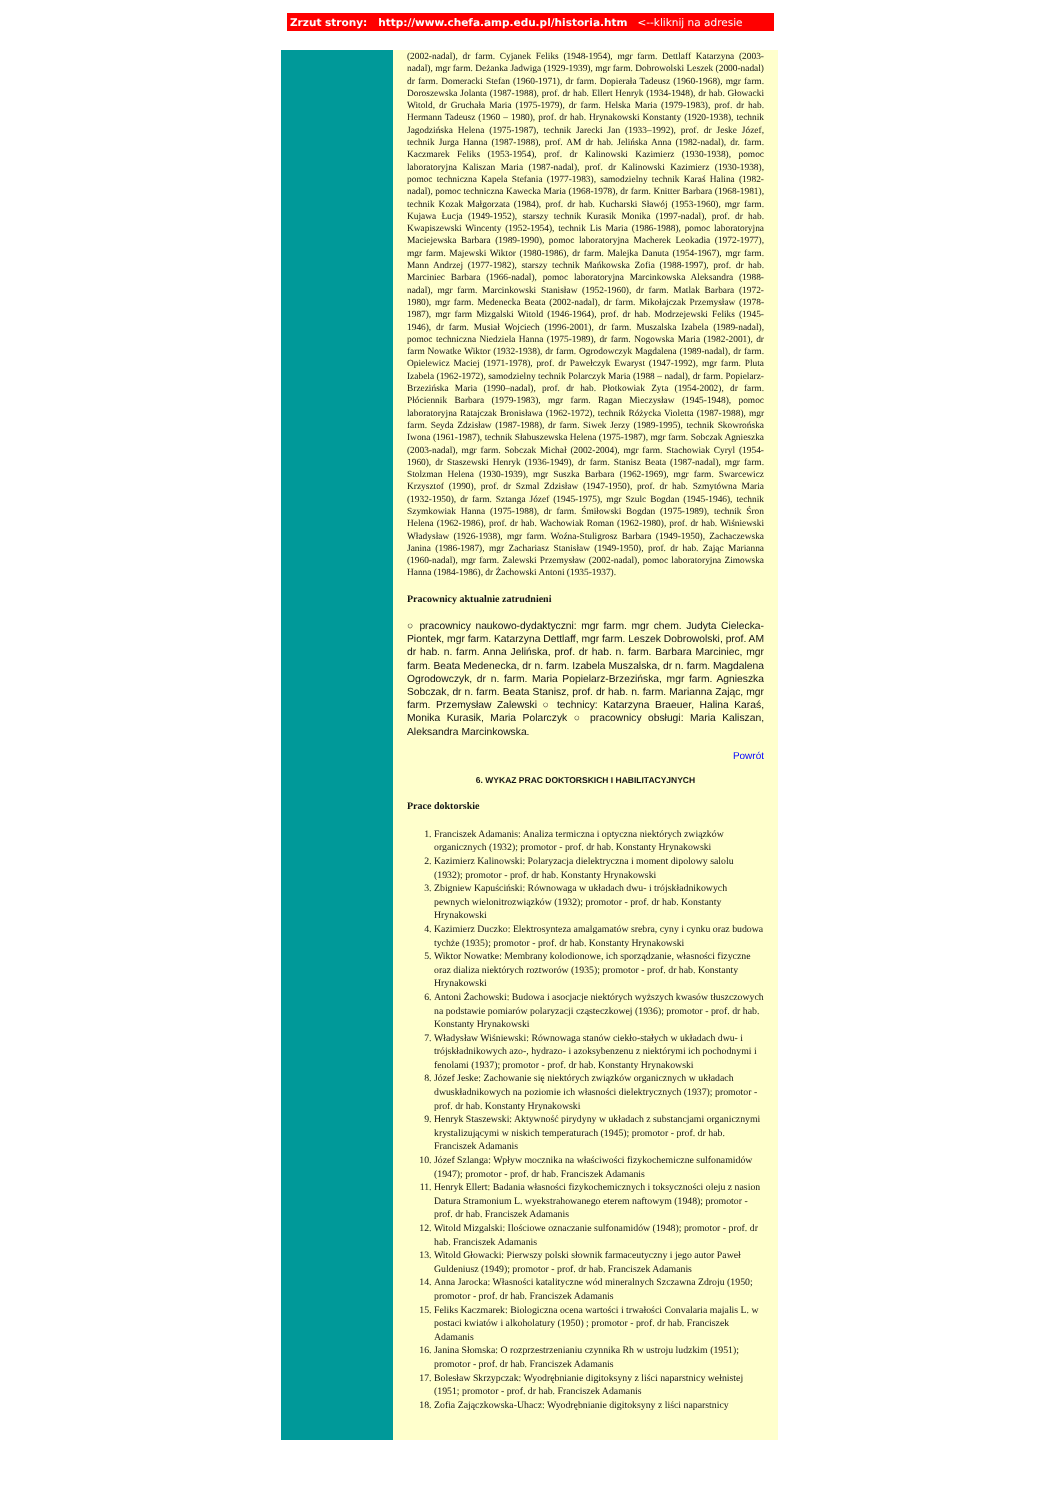Zrzut strony: http://www.chefa.amp.edu.pl/historia.htm <--kliknij na adresie
(2002-nadal), dr farm. Cyjanek Feliks (1948-1954), mgr farm. Dettlaff Katarzyna (2003-nadal), mgr farm. Deżanka Jadwiga (1929-1939), mgr farm. Dobrowolski Leszek (2000-nadal) dr farm. Domeracki Stefan (1960-1971), dr farm. Dopierała Tadeusz (1960-1968), mgr farm. Doroszewska Jolanta (1987-1988), prof. dr hab. Ellert Henryk (1934-1948), dr hab. Głowacki Witold, dr Gruchała Maria (1975-1979), dr farm. Helska Maria (1979-1983), prof. dr hab. Hermann Tadeusz (1960 – 1980), prof. dr hab. Hrynakowski Konstanty (1920-1938), technik Jagodzińska Helena (1975-1987), technik Jarecki Jan (1933–1992), prof. dr Jeske Józef, technik Jurga Hanna (1987-1988), prof. AM dr hab. Jelińska Anna (1982-nadal), dr. farm. Kaczmarek Feliks (1953-1954), prof. dr Kalinowski Kazimierz (1930-1938), pomoc laboratoryjna Kaliszan Maria (1987-nadal), prof. dr Kalinowski Kazimierz (1930-1938), pomoc techniczna Kapela Stefania (1977-1983), samodzielny technik Karaś Halina (1982-nadal), pomoc techniczna Kawecka Maria (1968-1978), dr farm. Knitter Barbara (1968-1981), technik Kozak Małgorzata (1984), prof. dr hab. Kucharski Sławój (1953-1960), mgr farm. Kujawa Łucja (1949-1952), starszy technik Kurasik Monika (1997-nadal), prof. dr hab. Kwapiszewski Wincenty (1952-1954), technik Lis Maria (1986-1988), pomoc laboratoryjna Maciejewska Barbara (1989-1990), pomoc laboratoryjna Macherek Leokadia (1972-1977), mgr farm. Majewski Wiktor (1980-1986), dr farm. Malejka Danuta (1954-1967), mgr farm. Mann Andrzej (1977-1982), starszy technik Mańkowska Zofia (1988-1997), prof. dr hab. Marciniec Barbara (1966-nadal), pomoc laboratoryjna Marcinkowska Aleksandra (1988-nadal), mgr farm. Marcinkowski Stanisław (1952-1960), dr farm. Matlak Barbara (1972-1980), mgr farm. Medenecka Beata (2002-nadal), dr farm. Mikołajczak Przemysław (1978-1987), mgr farm Mizgalski Witold (1946-1964), prof. dr hab. Modrzejewski Feliks (1945-1946), dr farm. Musiał Wojciech (1996-2001), dr farm. Muszalska Izabela (1989-nadal), pomoc techniczna Niedziela Hanna (1975-1989), dr farm. Nogowska Maria (1982-2001), dr farm Nowatke Wiktor (1932-1938), dr farm. Ogrodowczyk Magdalena (1989-nadal), dr farm. Opielewicz Maciej (1971-1978), prof. dr Pawełczyk Ewaryst (1947-1992), mgr farm. Pluta Izabela (1962-1972), samodzielny technik Polarczyk Maria (1988 – nadal), dr farm. Popielarz-Brzezińska Maria (1990–nadal), prof. dr hab. Płotkowiak Zyta (1954-2002), dr farm. Płóciennik Barbara (1979-1983), mgr farm. Ragan Mieczysław (1945-1948), pomoc laboratoryjna Ratajczak Bronisława (1962-1972), technik Różycka Violetta (1987-1988), mgr farm. Seyda Zdzisław (1987-1988), dr farm. Siwek Jerzy (1989-1995), technik Skowrońska Iwona (1961-1987), technik Słabuszewska Helena (1975-1987), mgr farm. Sobczak Agnieszka (2003-nadal), mgr farm. Sobczak Michał (2002-2004), mgr farm. Stachowiak Cyryl (1954-1960), dr Staszewski Henryk (1936-1949), dr farm. Stanisz Beata (1987-nadal), mgr farm. Stolzman Helena (1930-1939), mgr Suszka Barbara (1962-1969), mgr farm. Swarcewicz Krzysztof (1990), prof. dr Szmal Zdzisław (1947-1950), prof. dr hab. Szmytówna Maria (1932-1950), dr farm. Sztanga Józef (1945-1975), mgr Szulc Bogdan (1945-1946), technik Szymkowiak Hanna (1975-1988), dr farm. Śmiłowski Bogdan (1975-1989), technik Śron Helena (1962-1986), prof. dr hab. Wachowiak Roman (1962-1980), prof. dr hab. Wiśniewski Władysław (1926-1938), mgr farm. Woźna-Stuligrosz Barbara (1949-1950), Zachaczewska Janina (1986-1987), mgr Zachariasz Stanisław (1949-1950), prof. dr hab. Zając Marianna (1960-nadal), mgr farm. Zalewski Przemysław (2002-nadal), pomoc laboratoryjna Zimowska Hanna (1984-1986), dr Żachowski Antoni (1935-1937).
Pracownicy aktualnie zatrudnieni
○ pracownicy naukowo-dydaktyczni: mgr farm. mgr chem. Judyta Cielecka-Piontek, mgr farm. Katarzyna Dettlaff, mgr farm. Leszek Dobrowolski, prof. AM dr hab. n. farm. Anna Jelińska, prof. dr hab. n. farm. Barbara Marciniec, mgr farm. Beata Medenecka, dr n. farm. Izabela Muszalska, dr n. farm. Magdalena Ogrodowczyk, dr n. farm. Maria Popielarz-Brzezińska, mgr farm. Agnieszka Sobczak, dr n. farm. Beata Stanisz, prof. dr hab. n. farm. Marianna Zając, mgr farm. Przemysław Zalewski ○ technicy: Katarzyna Braeuer, Halina Karaś, Monika Kurasik, Maria Polarczyk ○ pracownicy obsługi: Maria Kaliszan, Aleksandra Marcinkowska.
Powrót
6. WYKAZ PRAC DOKTORSKICH I HABILITACYJNYCH
Prace doktorskie
1. Franciszek Adamanis: Analiza termiczna i optyczna niektórych związków organicznych (1932); promotor - prof. dr hab. Konstanty Hrynakowski
2. Kazimierz Kalinowski: Polaryzacja dielektryczna i moment dipolowy salolu (1932); promotor - prof. dr hab. Konstanty Hrynakowski
3. Zbigniew Kapuściński: Równowaga w układach dwu- i trójskładnikowych pewnych wielonitrozwiązków (1932); promotor - prof. dr hab. Konstanty Hrynakowski
4. Kazimierz Duczko: Elektrosynteza amalgamatów srebra, cyny i cynku oraz budowa tychże (1935); promotor - prof. dr hab. Konstanty Hrynakowski
5. Wiktor Nowatke: Membrany kolodionowe, ich sporządzanie, własności fizyczne oraz dializa niektórych roztworów (1935); promotor - prof. dr hab. Konstanty Hrynakowski
6. Antoni Żachowski: Budowa i asocjacje niektórych wyższych kwasów tłuszczowych na podstawie pomiarów polaryzacji cząsteczkowej (1936); promotor - prof. dr hab. Konstanty Hrynakowski
7. Władysław Wiśniewski: Równowaga stanów ciekło-stałych w układach dwu- i trójskładnikowych azo-, hydrazo- i azoksybenzenu z niektórymi ich pochodnymi i fenolami (1937); promotor - prof. dr hab. Konstanty Hrynakowski
8. Józef Jeske: Zachowanie się niektórych związków organicznych w układach dwuskładnikowych na poziomie ich własności dielektrycznych (1937); promotor - prof. dr hab. Konstanty Hrynakowski
9. Henryk Staszewski: Aktywność pirydyny w układach z substancjami organicznymi krystalizującymi w niskich temperaturach (1945); promotor - prof. dr hab. Franciszek Adamanis
10. Józef Szlanga: Wpływ mocznika na właściwości fizykochemiczne sulfonamidów (1947); promotor - prof. dr hab. Franciszek Adamanis
11. Henryk Ellert: Badania własności fizykochemicznych i toksyczności oleju z nasion Datura Stramonium L. wyekstrahowanego eterem naftowym (1948); promotor - prof. dr hab. Franciszek Adamanis
12. Witold Mizgalski: Ilościowe oznaczanie sulfonamidów (1948); promotor - prof. dr hab. Franciszek Adamanis
13. Witold Głowacki: Pierwszy polski słownik farmaceutyczny i jego autor Paweł Guldeniusz (1949); promotor - prof. dr hab. Franciszek Adamanis
14. Anna Jarocka: Własności katalityczne wód mineralnych Szczawna Zdroju (1950; promotor - prof. dr hab. Franciszek Adamanis
15. Feliks Kaczmarek: Biologiczna ocena wartości i trwałości Convalaria majalis L. w postaci kwiatów i alkoholatury (1950) ; promotor - prof. dr hab. Franciszek Adamanis
16. Janina Słomska: O rozprzestrzenianiu czynnika Rh w ustroju ludzkim (1951); promotor - prof. dr hab. Franciszek Adamanis
17. Bolesław Skrzypczak: Wyodrębnianie digitoksyny z liści naparstnicy wełnistej (1951; promotor - prof. dr hab. Franciszek Adamanis
18. Zofia Zajączkowska-Uhacz: Wyodrębnianie digitoksyny z liści naparstnicy